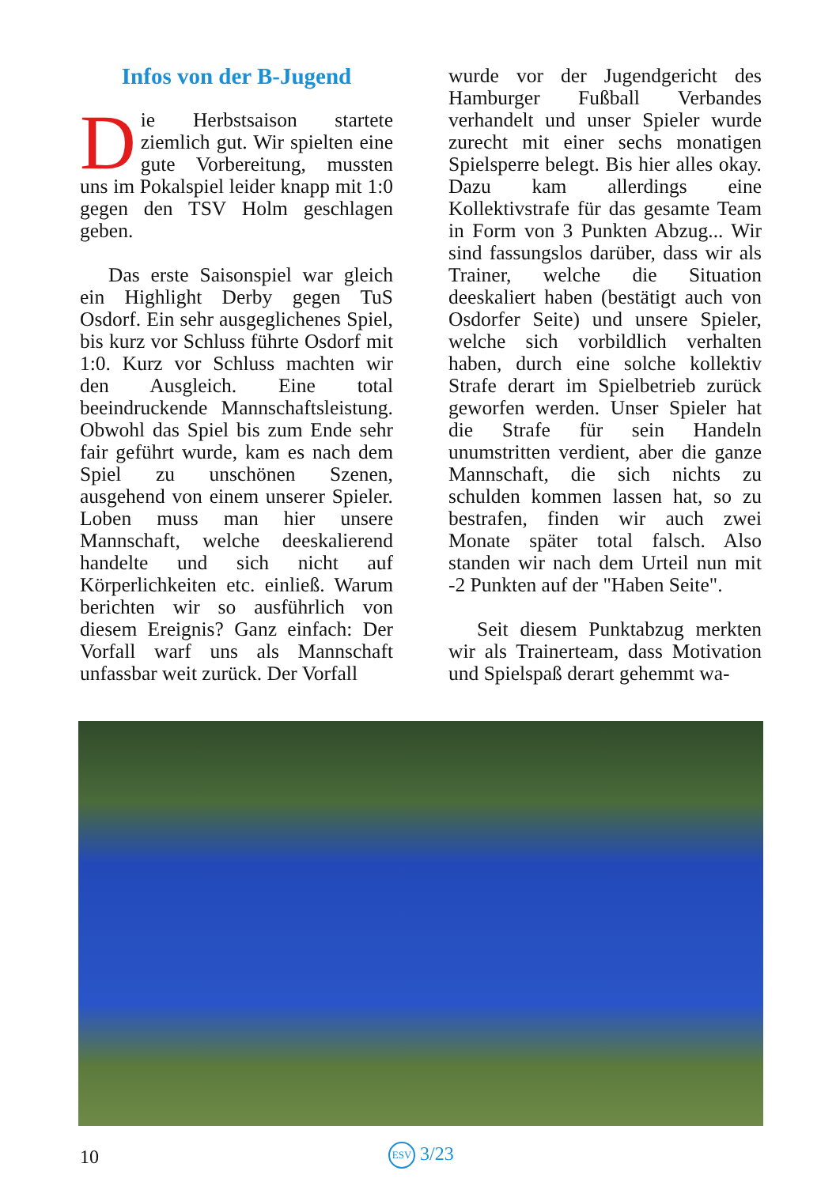Infos von der B-Jugend
Die Herbstsaison startete ziemlich gut. Wir spielten eine gute Vorbereitung, mussten uns im Pokalspiel leider knapp mit 1:0 gegen den TSV Holm geschlagen geben.
Das erste Saisonspiel war gleich ein Highlight Derby gegen TuS Osdorf. Ein sehr ausgeglichenes Spiel, bis kurz vor Schluss führte Osdorf mit 1:0. Kurz vor Schluss machten wir den Ausgleich. Eine total beeindruckende Mannschaftsleistung. Obwohl das Spiel bis zum Ende sehr fair geführt wurde, kam es nach dem Spiel zu unschönen Szenen, ausgehend von einem unserer Spieler. Loben muss man hier unsere Mannschaft, welche deeskalierend handelte und sich nicht auf Körperlichkeiten etc. einließ. Warum berichten wir so ausführlich von diesem Ereignis? Ganz einfach: Der Vorfall warf uns als Mannschaft unfassbar weit zurück. Der Vorfall
wurde vor der Jugendgericht des Hamburger Fußball Verbandes verhandelt und unser Spieler wurde zurecht mit einer sechs monatigen Spielsperre belegt. Bis hier alles okay. Dazu kam allerdings eine Kollektivstrafe für das gesamte Team in Form von 3 Punkten Abzug... Wir sind fassungslos darüber, dass wir als Trainer, welche die Situation deeskaliert haben (bestätigt auch von Osdorfer Seite) und unsere Spieler, welche sich vorbildlich verhalten haben, durch eine solche kollektiv Strafe derart im Spielbetrieb zurück geworfen werden. Unser Spieler hat die Strafe für sein Handeln unumstritten verdient, aber die ganze Mannschaft, die sich nichts zu schulden kommen lassen hat, so zu bestrafen, finden wir auch zwei Monate später total falsch. Also standen wir nach dem Urteil nun mit -2 Punkten auf der "Haben Seite".
Seit diesem Punktabzug merkten wir als Trainerteam, dass Motivation und Spielspaß derart gehemmt wa-
10 ESV 3/23